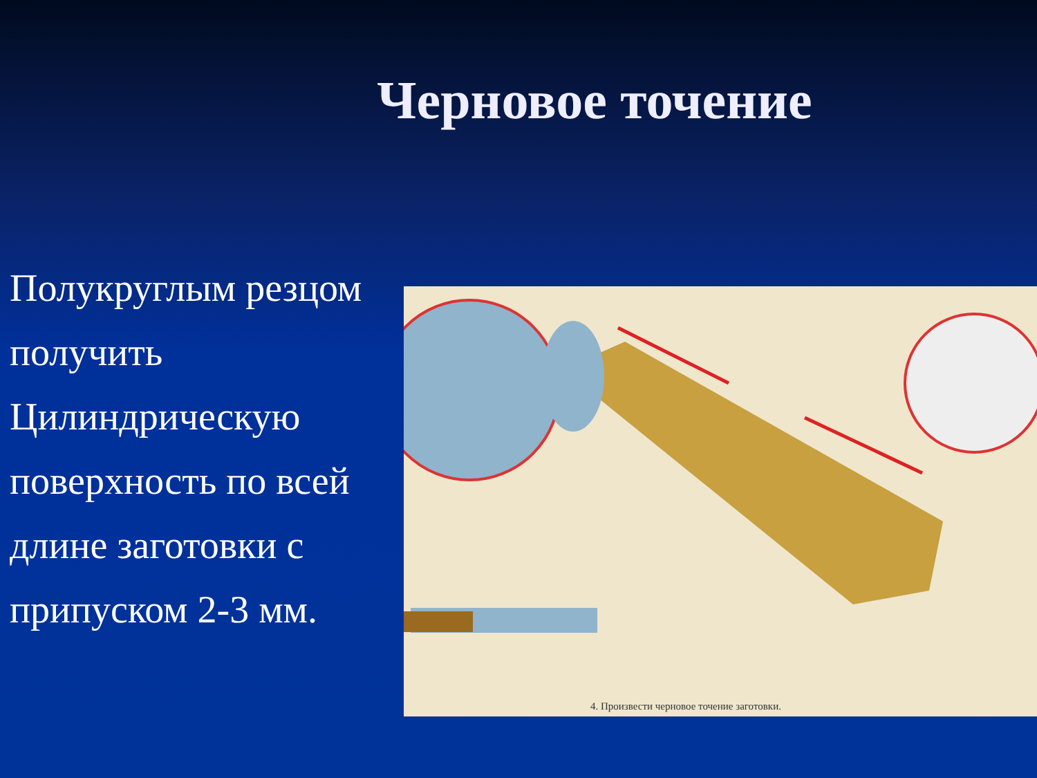Черновое точение
Полукруглым резцом получить Цилиндрическую поверхность по всей длине заготовки с припуском 2-3 мм.
4. Произвести черновое точение заготовки.